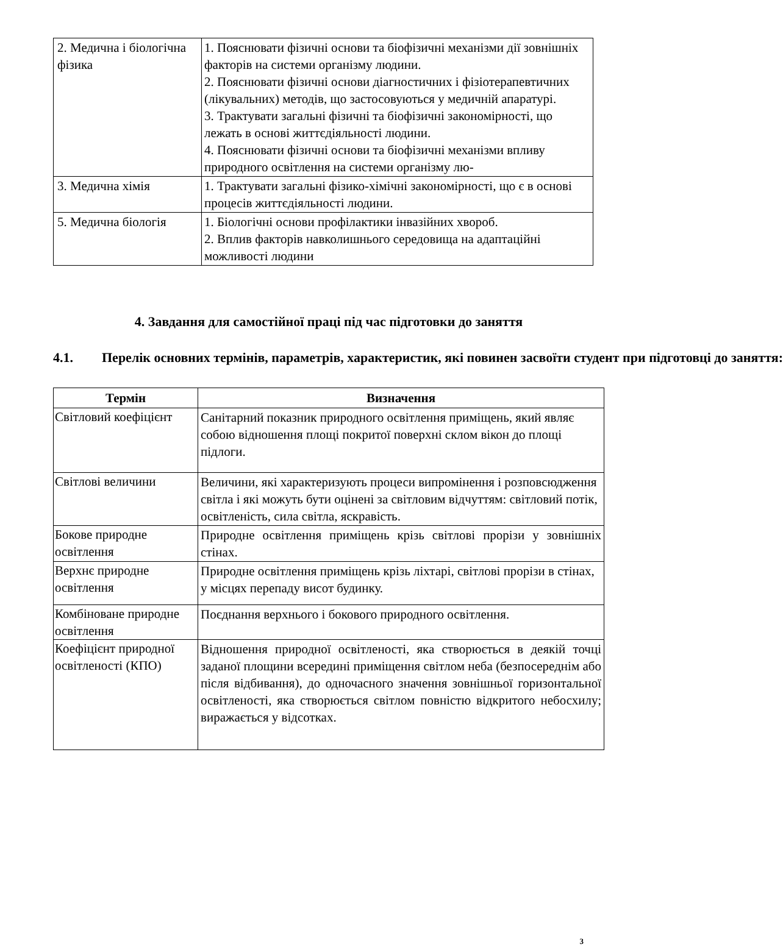| 2. Медична і біологічна фізика | 1. Пояснювати фізичні основи та біофізичні механізми дії зовнішніх факторів на системи організму людини. 2. Пояснювати фізичні основи діагностичних і фізіотерапевтичних (лікувальних) методів, що застосовуються у медичній апаратурі. 3. Трактувати загальні фізичні та біофізичні закономірності, що лежать в основі життєдіяльності людини. 4. Пояснювати фізичні основи та біофізичні механізми впливу природного освітлення на системи організму лю- |
| 3. Медична хімія | 1. Трактувати загальні фізико-хімічні закономірності, що є в основі процесів життєдіяльності людини. |
| 5. Медична біологія | 1. Біологічні основи профілактики інвазійних хвороб. 2. Вплив факторів навколишнього середовища на адаптаційні можливості людини |
4. Завдання для самостійної праці під час підготовки до заняття
4.1. Перелік основних термінів, параметрів, характеристик, які повинен засвоїти студент при підготовці до заняття:
| Термін | Визначення |
| --- | --- |
| Світловий коефіцієнт | Санітарний показник природного освітлення приміщень, який являє собою відношення площі покритої поверхні склом вікон до площі підлоги. |
| Світлові величини | Величини, які характеризують процеси випромінення і розповсюдження світла і які можуть бути оцінені за світловим відчуттям: світловий потік, освітленість, сила світла, яскравість. |
| Бокове природне освітлення | Природне освітлення приміщень крізь світлові прорізи у зовнішніх стінах. |
| Верхнє природне освітлення | Природне освітлення приміщень крізь ліхтарі, світлові прорізи в стінах, у місцях перепаду висот будинку. |
| Комбіноване природне освітлення | Поєднання верхнього і бокового природного освітлення. |
| Коефіцієнт природної освітленості (КПО) | Відношення природної освітленості, яка створюється в деякій точці заданої площини всередині приміщення світлом неба (безпосереднім або після відбивання), до одночасного значення зовнішньої горизонтальної освітленості, яка створюється світлом повністю відкритого небосхилу; виражається у відсотках. |
3